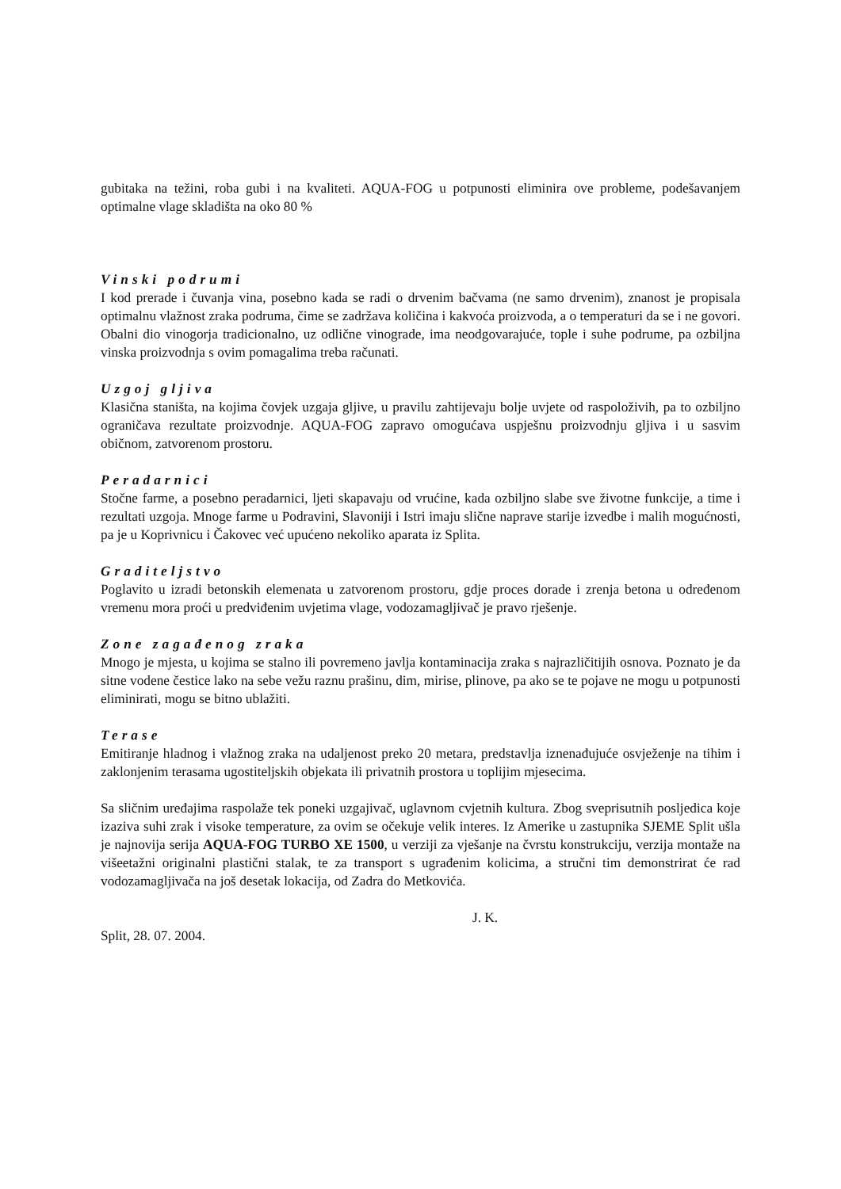gubitaka na težini, roba gubi i na kvaliteti. AQUA-FOG u potpunosti eliminira ove probleme, podešavanjem optimalne vlage skladišta na oko 80 %
Vinski podrumi
I kod prerade i čuvanja vina, posebno kada se radi o drvenim bačvama (ne samo drvenim), znanost je propisala optimalnu vlažnost zraka podruma, čime se zadržava količina i kakvoća proizvoda, a o temperaturi da se i ne govori. Obalni dio vinogorja tradicionalno, uz odlične vinograde, ima neodgovarajuće, tople i suhe podrume, pa ozbiljna vinska proizvodnja s ovim pomagalima treba računati.
Uzgoj gljiva
Klasična staništa, na kojima čovjek uzgaja gljive, u pravilu zahtijevaju bolje uvjete od raspoloživih, pa to ozbiljno ograničava rezultate proizvodnje. AQUA-FOG zapravo omogućava uspješnu proizvodnju gljiva i u sasvim običnom, zatvorenom prostoru.
Peradarnici
Stočne farme, a posebno peradarnici, ljeti skapavaju od vrućine, kada ozbiljno slabe sve životne funkcije, a time i rezultati uzgoja. Mnoge farme u Podravini, Slavoniji i Istri imaju slične naprave starije izvedbe i malih mogućnosti, pa je u Koprivnicu i Čakovec već upućeno nekoliko aparata iz Splita.
Graditeljstvo
Poglavito u izradi betonskih elemenata u zatvorenom prostoru, gdje proces dorade i zrenja betona u određenom vremenu mora proći u predviđenim uvjetima vlage, vodozamagljivač je pravo rješenje.
Zone zagađenog zraka
Mnogo je mjesta, u kojima se stalno ili povremeno javlja kontaminacija zraka s najrazličitijih osnova. Poznato je da sitne vodene čestice lako na sebe vežu raznu prašinu, dim, mirise, plinove, pa ako se te pojave ne mogu u potpunosti eliminirati, mogu se bitno ublažiti.
Terase
Emitiranje hladnog i vlažnog zraka na udaljenost preko 20 metara, predstavlja iznenađujuće osvježenje na tihim i zaklonjenim terasama ugostiteljskih objekata ili privatnih prostora u toplijim mjesecima.
Sa sličnim uređajima raspolaže tek poneki uzgajivač, uglavnom cvjetnih kultura. Zbog sveprisutnih posljedica koje izaziva suhi zrak i visoke temperature, za ovim se očekuje velik interes. Iz Amerike u zastupnika SJEME Split ušla je najnovija serija AQUA-FOG TURBO XE 1500, u verziji za vješanje na čvrstu konstrukciju, verzija montaže na višeetažni originalni plastični stalak, te za transport s ugrađenim kolicima, a stručni tim demonstrirat će rad vodozamagljivača na još desetak lokacija, od Zadra do Metkovića.
J. K.
Split, 28. 07. 2004.